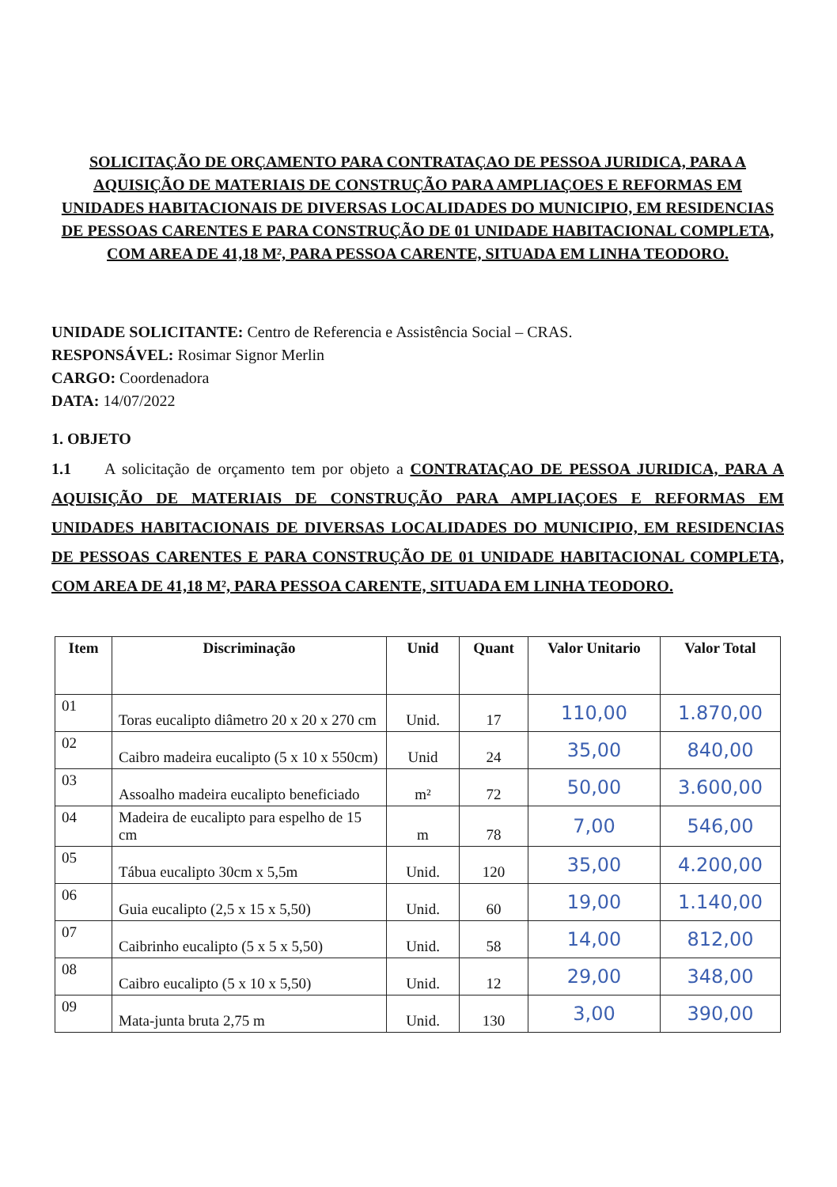SOLICITAÇÃO DE ORÇAMENTO PARA CONTRATAÇAO DE PESSOA JURIDICA, PARA A AQUISIÇÃO DE MATERIAIS DE CONSTRUÇÃO PARA AMPLIAÇOES E REFORMAS EM UNIDADES HABITACIONAIS DE DIVERSAS LOCALIDADES DO MUNICIPIO, EM RESIDENCIAS DE PESSOAS CARENTES E PARA CONSTRUÇÃO DE 01 UNIDADE HABITACIONAL COMPLETA, COM AREA DE 41,18 M², PARA PESSOA CARENTE, SITUADA EM LINHA TEODORO.
UNIDADE SOLICITANTE: Centro de Referencia e Assistência Social – CRAS.
RESPONSÁVEL: Rosimar Signor Merlin
CARGO: Coordenadora
DATA: 14/07/2022
1. OBJETO
1.1 A solicitação de orçamento tem por objeto a CONTRATAÇAO DE PESSOA JURIDICA, PARA A AQUISIÇÃO DE MATERIAIS DE CONSTRUÇÃO PARA AMPLIAÇOES E REFORMAS EM UNIDADES HABITACIONAIS DE DIVERSAS LOCALIDADES DO MUNICIPIO, EM RESIDENCIAS DE PESSOAS CARENTES E PARA CONSTRUÇÃO DE 01 UNIDADE HABITACIONAL COMPLETA, COM AREA DE 41,18 M², PARA PESSOA CARENTE, SITUADA EM LINHA TEODORO.
| Item | Discriminação | Unid | Quant | Valor Unitario | Valor Total |
| --- | --- | --- | --- | --- | --- |
| 01 | Toras eucalipto diâmetro 20 x 20 x 270 cm | Unid. | 17 | 110,00 | 1.870,00 |
| 02 | Caibro madeira eucalipto (5 x 10 x 550cm) | Unid | 24 | 35,00 | 840,00 |
| 03 | Assoalho madeira eucalipto beneficiado | m² | 72 | 50,00 | 3.600,00 |
| 04 | Madeira de eucalipto para espelho de 15 cm | m | 78 | 7,00 | 546,00 |
| 05 | Tábua eucalipto 30cm x 5,5m | Unid. | 120 | 35,00 | 4.200,00 |
| 06 | Guia eucalipto (2,5 x 15 x 5,50) | Unid. | 60 | 19,00 | 1.140,00 |
| 07 | Caibrinho eucalipto (5 x 5 x 5,50) | Unid. | 58 | 14,00 | 812,00 |
| 08 | Caibro eucalipto (5 x 10 x 5,50) | Unid. | 12 | 29,00 | 348,00 |
| 09 | Mata-junta bruta 2,75 m | Unid. | 130 | 3,00 | 390,00 |